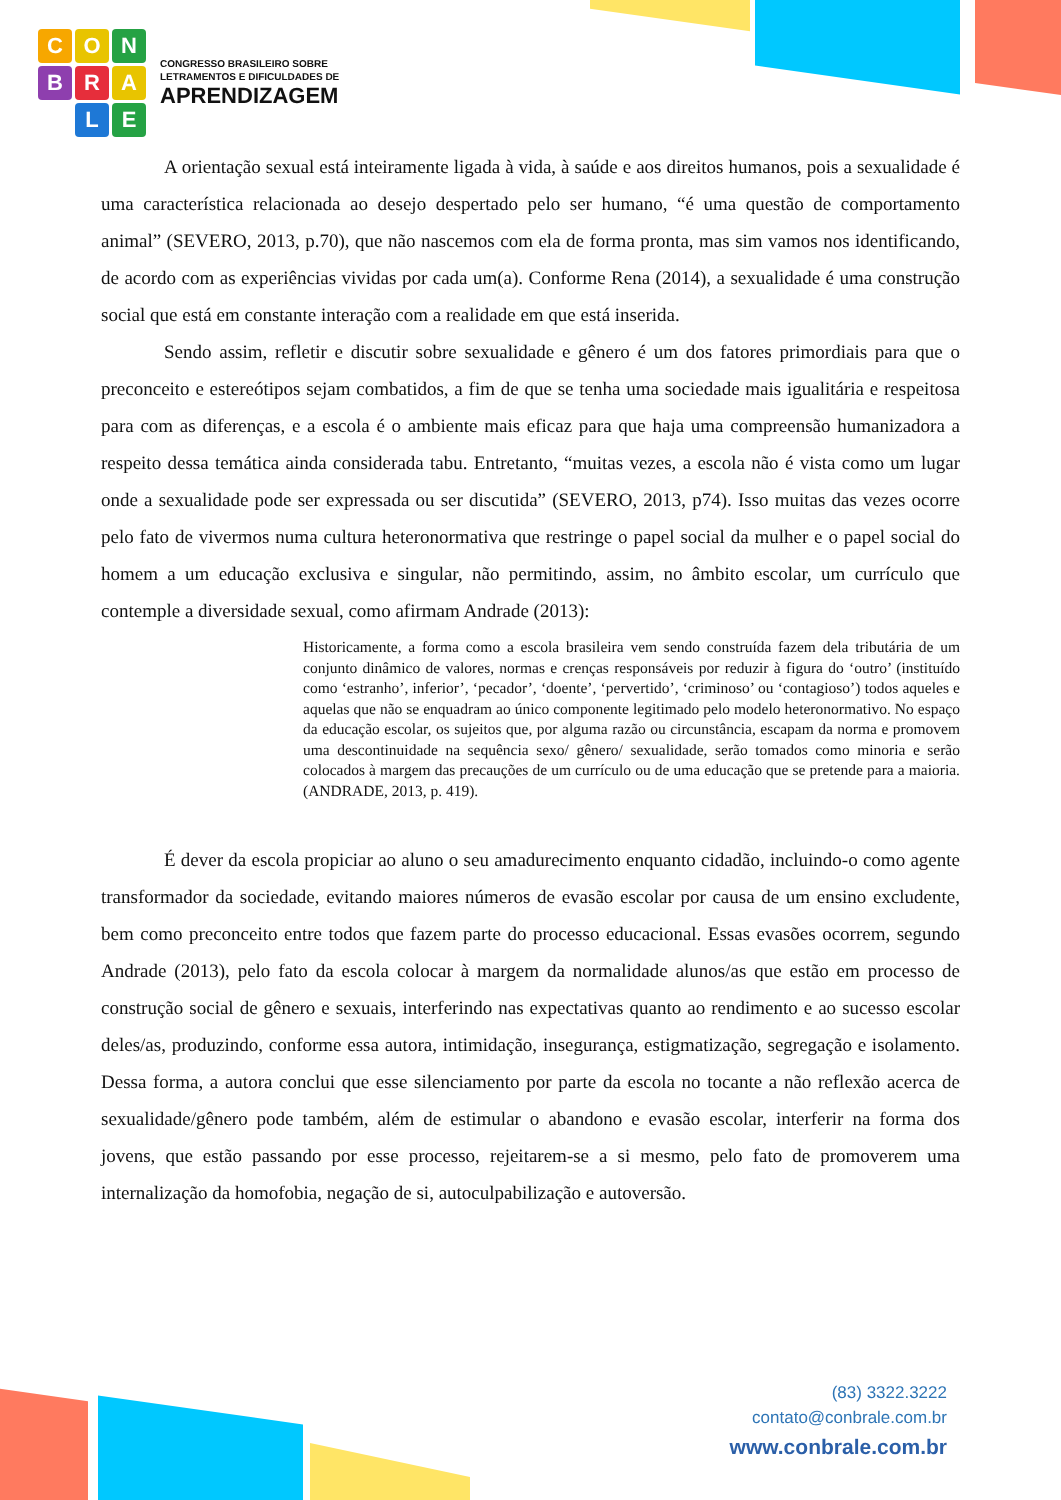CONBRA LE
CONGRESSO BRASILEIRO SOBRE
LETRAMENTOS E DIFICULDADES DE
APRENDIZAGEM
A orientação sexual está inteiramente ligada à vida, à saúde e aos direitos humanos, pois a sexualidade é uma característica relacionada ao desejo despertado pelo ser humano, “é uma questão de comportamento animal” (SEVERO, 2013, p.70), que não nascemos com ela de forma pronta, mas sim vamos nos identificando, de acordo com as experiências vividas por cada um(a). Conforme Rena (2014), a sexualidade é uma construção social que está em constante interação com a realidade em que está inserida.
Sendo assim, refletir e discutir sobre sexualidade e gênero é um dos fatores primordiais para que o preconceito e estereótipos sejam combatidos, a fim de que se tenha uma sociedade mais igualitária e respeitosa para com as diferenças, e a escola é o ambiente mais eficaz para que haja uma compreensão humanizadora a respeito dessa temática ainda considerada tabu. Entretanto, “muitas vezes, a escola não é vista como um lugar onde a sexualidade pode ser expressada ou ser discutida” (SEVERO, 2013, p74). Isso muitas das vezes ocorre pelo fato de vivermos numa cultura heteronormativa que restringe o papel social da mulher e o papel social do homem a um educação exclusiva e singular, não permitindo, assim, no âmbito escolar, um currículo que contemple a diversidade sexual, como afirmam Andrade (2013):
Historicamente, a forma como a escola brasileira vem sendo construída fazem dela tributária de um conjunto dinâmico de valores, normas e crenças responsáveis por reduzir à figura do ‘outro’ (instituído como ‘estranho’, inferior’, ‘pecador’, ‘doente’, ‘pervertido’, ‘criminoso’ ou ‘contagioso’) todos aqueles e aquelas que não se enquadram ao único componente legitimado pelo modelo heteronormativo. No espaço da educação escolar, os sujeitos que, por alguma razão ou circunstância, escapam da norma e promovem uma descontinuidade na sequência sexo/ gênero/ sexualidade, serão tomados como minoria e serão colocados à margem das precauções de um currículo ou de uma educação que se pretende para a maioria. (ANDRADE, 2013, p. 419).
É dever da escola propiciar ao aluno o seu amadurecimento enquanto cidadão, incluindo-o como agente transformador da sociedade, evitando maiores números de evasão escolar por causa de um ensino excludente, bem como preconceito entre todos que fazem parte do processo educacional. Essas evasões ocorrem, segundo Andrade (2013), pelo fato da escola colocar à margem da normalidade alunos/as que estão em processo de construção social de gênero e sexuais, interferindo nas expectativas quanto ao rendimento e ao sucesso escolar deles/as, produzindo, conforme essa autora, intimidação, insegurança, estigmatização, segregação e isolamento. Dessa forma, a autora conclui que esse silenciamento por parte da escola no tocante a não reflexão acerca de sexualidade/gênero pode também, além de estimular o abandono e evasão escolar, interferir na forma dos jovens, que estão passando por esse processo, rejeitarem-se a si mesmo, pelo fato de promoverem uma internalização da homofobia, negação de si, autoculpabilização e autoversão.
(83) 3322.3222
contato@conbrale.com.br
www.conbrale.com.br